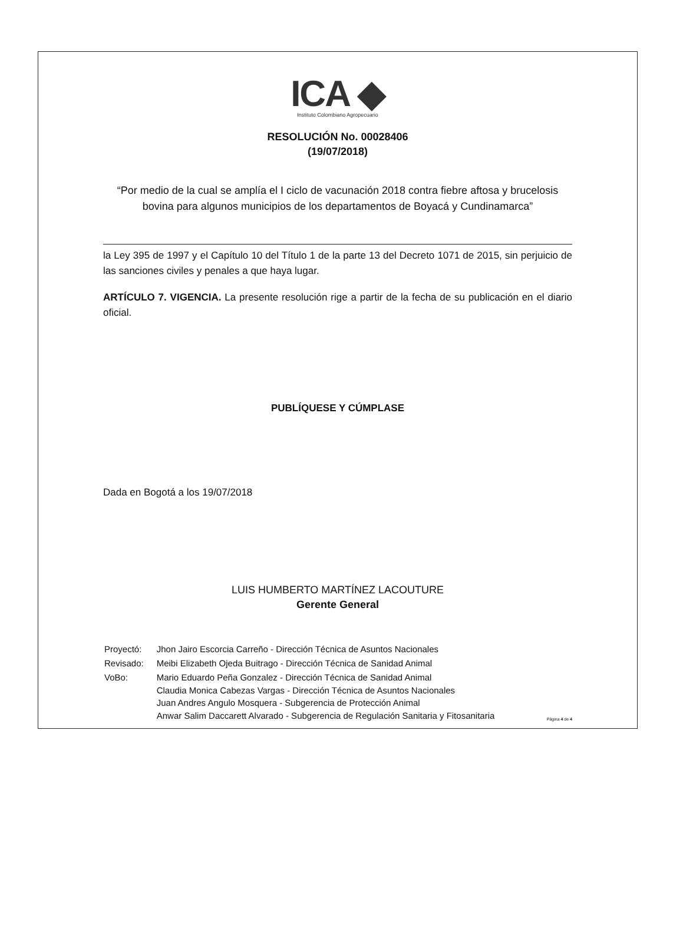ICA ◆
Instituto Colombiano Agropecuario
RESOLUCIÓN No. 00028406
(19/07/2018)
“Por medio de la cual se amplía el I ciclo de vacunación 2018 contra fiebre aftosa y brucelosis bovina para algunos municipios de los departamentos de Boyacá y Cundinamarca”
la Ley 395 de 1997 y el Capítulo 10 del Título 1 de la parte 13 del Decreto 1071 de 2015, sin perjuicio de las sanciones civiles y penales a que haya lugar.
ARTÍCULO 7. VIGENCIA. La presente resolución rige a partir de la fecha de su publicación en el diario oficial.
PUBLÍQUESE Y CÚMPLASE
Dada en Bogotá a los 19/07/2018
LUIS HUMBERTO MARTÍNEZ LACOUTURE
Gerente General
| Proyectó: | Jhon Jairo Escorcia Carreño - Dirección Técnica de Asuntos Nacionales |
| Revisado: | Meibi Elizabeth Ojeda Buitrago - Dirección Técnica de Sanidad Animal |
| VoBo: | Mario Eduardo Peña Gonzalez - Dirección Técnica de Sanidad Animal Claudia Monica Cabezas Vargas - Dirección Técnica de Asuntos Nacionales Juan Andres Angulo Mosquera - Subgerencia de Protección Animal Anwar Salim Daccarett Alvarado - Subgerencia de Regulación Sanitaria y Fitosanitaria |
Página 4 de 4